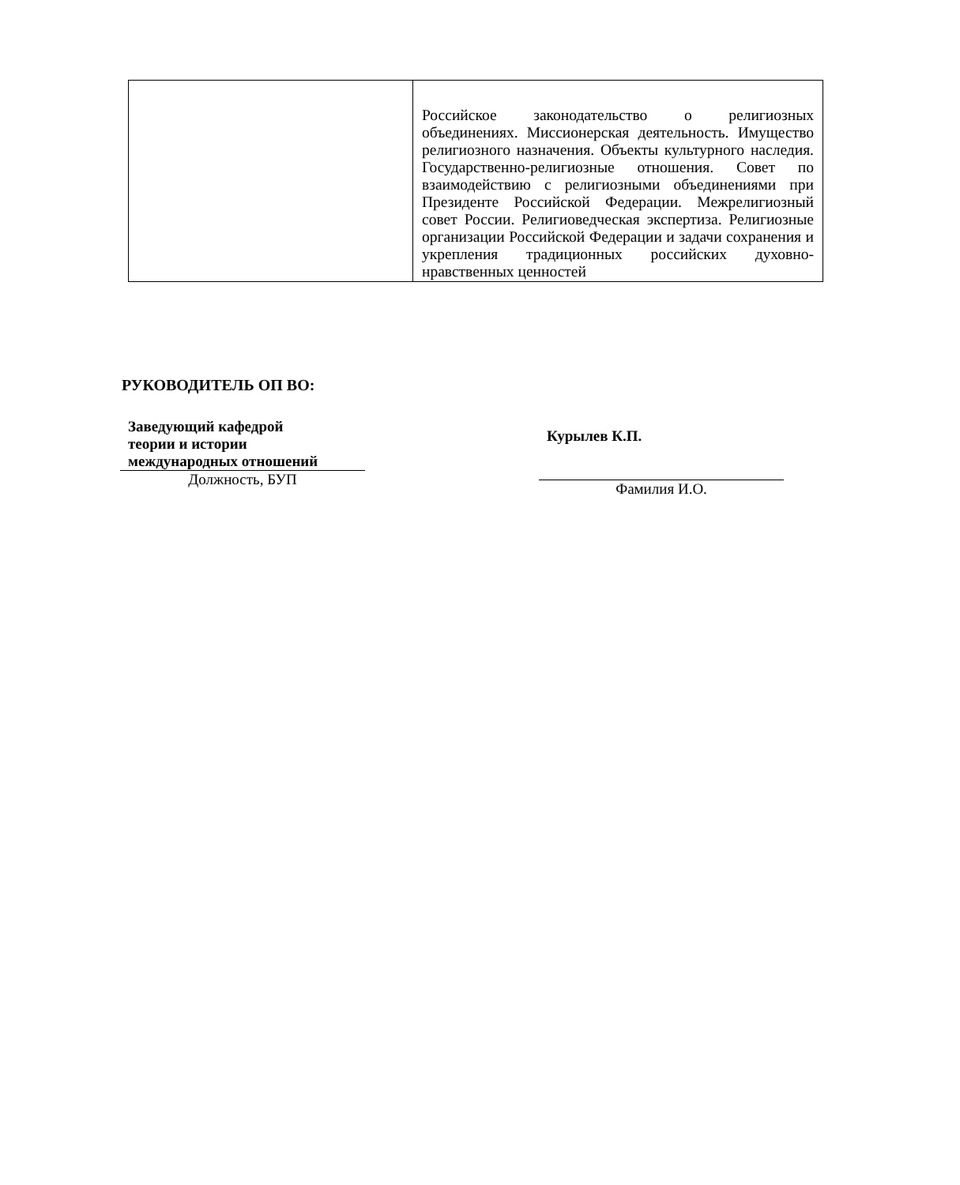| | Российское законодательство о религиозных объединениях. Миссионерская деятельность. Имущество религиозного назначения. Объекты культурного наследия. Государственно-религиозные отношения. Совет по взаимодействию с религиозными объединениями при Президенте Российской Федерации. Межрелигиозный совет России. Религиоведческая экспертиза. Религиозные организации Российской Федерации и задачи сохранения и укрепления традиционных российских духовно-нравственных ценностей |
РУКОВОДИТЕЛЬ ОП ВО:
Заведующий кафедрой
теории и истории
международных отношений
Должность, БУП
Курылев К.П.
Фамилия И.О.